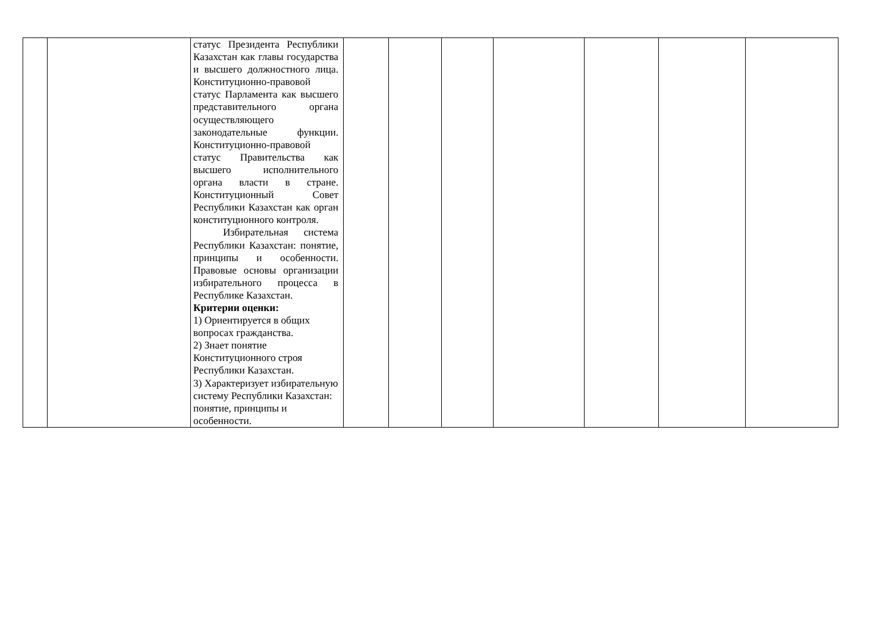| | | статус Президента Республики Казахстан как главы государства и высшего должностного лица. Конституционно-правовой статус Парламента как высшего представительного органа осуществляющего законодательные функции. Конституционно-правовой статус Правительства как высшего исполнительного органа власти в стране. Конституционный Совет Республики Казахстан как орган конституционного контроля. Избирательная система Республики Казахстан: понятие, принципы и особенности. Правовые основы организации избирательного процесса в Республике Казахстан. Критерии оценки: 1) Ориентируется в общих вопросах гражданства. 2) Знает понятие Конституционного строя Республики Казахстан. 3) Характеризует избирательную систему Республики Казахстан: понятие, принципы и особенности. | | | | | | | |